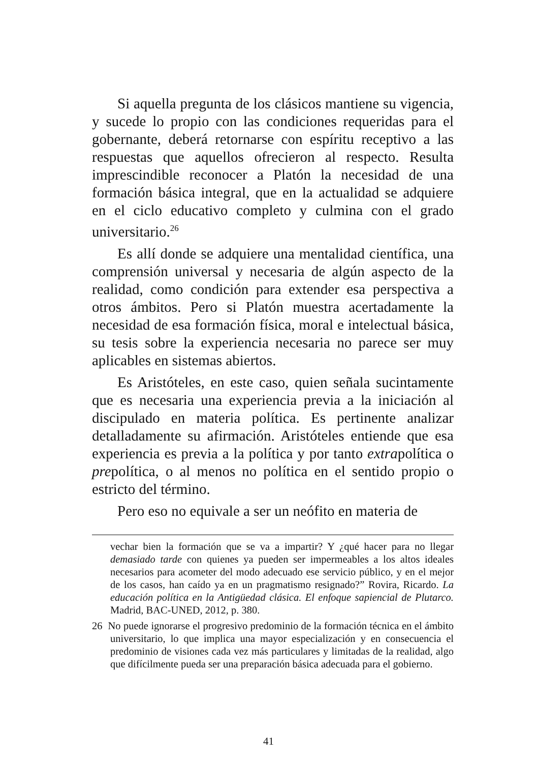Si aquella pregunta de los clásicos mantiene su vigencia, y sucede lo propio con las condiciones requeridas para el gobernante, deberá retornarse con espíritu receptivo a las respuestas que aquellos ofrecieron al respecto. Resulta imprescindible reconocer a Platón la necesidad de una formación básica integral, que en la actualidad se adquiere en el ciclo educativo completo y culmina con el grado universitario.<sup>26</sup>
Es allí donde se adquiere una mentalidad científica, una comprensión universal y necesaria de algún aspecto de la realidad, como condición para extender esa perspectiva a otros ámbitos. Pero si Platón muestra acertadamente la necesidad de esa formación física, moral e intelectual básica, su tesis sobre la experiencia necesaria no parece ser muy aplicables en sistemas abiertos.
Es Aristóteles, en este caso, quien señala sucintamente que es necesaria una experiencia previa a la iniciación al discipulado en materia política. Es pertinente analizar detalladamente su afirmación. Aristóteles entiende que esa experiencia es previa a la política y por tanto extrapolítica o prepolítica, o al menos no política en el sentido propio o estricto del término.
Pero eso no equivale a ser un neófito en materia de
vechar bien la formación que se va a impartir? Y ¿qué hacer para no llegar demasiado tarde con quienes ya pueden ser impermeables a los altos ideales necesarios para acometer del modo adecuado ese servicio público, y en el mejor de los casos, han caído ya en un pragmatismo resignado?” Rovira, Ricardo. La educación política en la Antigüedad clásica. El enfoque sapiencial de Plutarco. Madrid, BAC-UNED, 2012, p. 380.
26 No puede ignorarse el progresivo predominio de la formación técnica en el ámbito universitario, lo que implica una mayor especialización y en consecuencia el predominio de visiones cada vez más particulares y limitadas de la realidad, algo que difícilmente pueda ser una preparación básica adecuada para el gobierno.
41